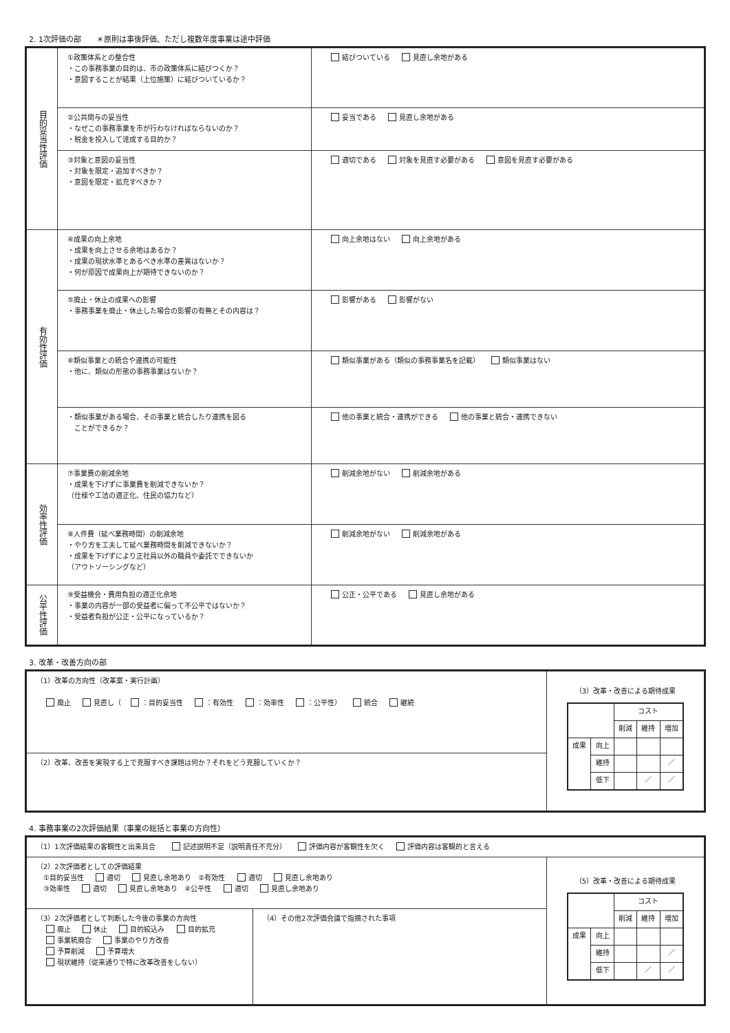2. 1次評価の部　　＊原則は事後評価、ただし複数年度事業は途中評価
| 目的妥当性評価 | ①政策体系との整合性 ・この事務事業の目的は、市の政策体系に結びつくか？ ・意図することが結果（上位施策）に結びついているか？ | 結びついている 見直し余地がある |
| | ②公共関与の妥当性 ・なぜこの事務事業を市が行わなければならないのか？ ・税金を投入して達成する目的か？ | 妥当である 見直し余地がある |
| | ③対象と意図の妥当性 ・対象を限定・追加すべきか？ ・意図を限定・拡充すべきか？ | 適切である 対象を見直す必要がある 意図を見直す必要がある |
| 有効性評価 | ④成果の向上余地 ・成果を向上させる余地はあるか？ ・成果の現状水準とあるべき水準の差異はないか？ ・何が原因で成果向上が期待できないのか？ | 向上余地はない 向上余地がある |
| | ⑤廃止・休止の成果への影響 ・事務事業を廃止・休止した場合の影響の有無とその内容は？ | 影響がある 影響がない |
| | ⑥類似事業との統合や連携の可能性 ・他に、類似の形態の事務事業はないか？ | 類似事業がある（類似の事務事業名を記載） 類似事業はない |
| | ・類似事業がある場合、その事業と統合したり連携を図る ことができるか？ | 他の事業と統合・連携ができる 他の事業と統合・連携できない |
| 効率性評価 | ⑦事業費の削減余地 ・成果を下げずに事業費を削減できないか？ （仕様や工法の適正化、住民の協力など） | 削減余地がない 削減余地がある |
| | ⑧人件費（延べ業務時間）の削減余地 ・やり方を工夫して延べ業務時間を削減できないか？ ・成果を下げずにより正社員以外の職員や委託でできないか （アウトソーシングなど） | 削減余地がない 削減余地がある |
| 公平性評価 | ⑨受益機会・費用負担の適正化余地 ・事業の内容が一部の受益者に偏って不公平ではないか？ ・受益者負担が公正・公平になっているか？ | 公正・公平である 見直し余地がある |
3. 改革・改善方向の部
| （1）改革の方向性（改革案・実行計画） 廃止 見直し（ ：目的妥当性 ：有効性 ：効率性 ：公平性） 統合 継続 | （3）改革・改善による期待成果 / / / コスト / / / / / / 削減 / 維持 / 増加 / / 成果 / 向上 / / / / / / 維持 / / / ／ / / / 低下 / / ／ / ／ / |
| （2）改革、改善を実現する上で克服すべき課題は何か？それをどう克服していくか？ | |
4. 事務事業の2次評価結果（事業の総括と事業の方向性）
| （1）1次評価結果の客観性と出来具合 記述説明不足（説明責任不充分） 評価内容が客観性を欠く 評価内容は客観的と言える | | |
| （2）2次評価者としての評価結果 ①目的妥当性 適切 見直し余地あり ②有効性 適切 見直し余地あり ③効率性 適切 見直し余地あり ④公平性 適切 見直し余地あり | | （5）改革・改善による期待成果 / / / コスト / / / / / / 削減 / 維持 / 増加 / / 成果 / 向上 / / / / / / 維持 / / / ／ / / / 低下 / / ／ / ／ / |
| （3）2次評価者として判断した今後の事業の方向性 廃止 休止 目的絞込み 目的拡充 事業統廃合 事業のやり方改善 予算削減 予算増大 現状維持（従来通りで特に改革改善をしない） | （4）その他2次評価会議で指摘された事項 | |